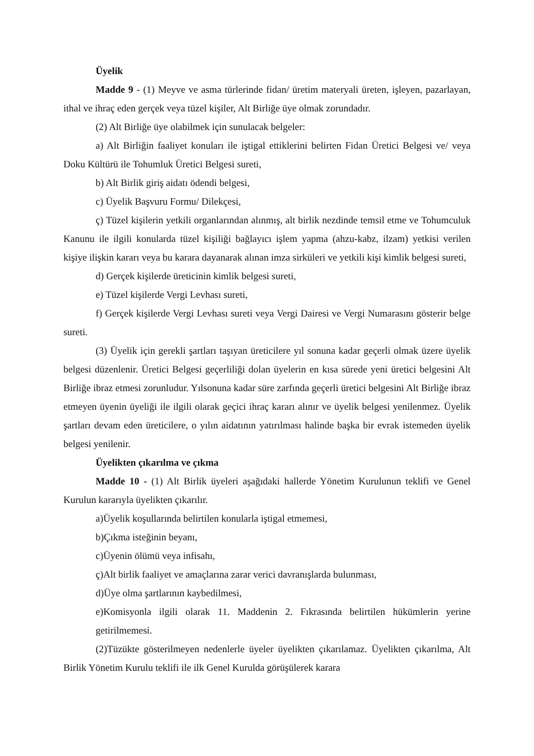Üyelik
Madde 9 - (1) Meyve ve asma türlerinde fidan/ üretim materyali üreten, işleyen, pazarlayan, ithal ve ihraç eden gerçek veya tüzel kişiler, Alt Birliğe üye olmak zorundadır.
(2) Alt Birliğe üye olabilmek için sunulacak belgeler:
a) Alt Birliğin faaliyet konuları ile iştigal ettiklerini belirten Fidan Üretici Belgesi ve/ veya Doku Kültürü ile Tohumluk Üretici Belgesi sureti,
b) Alt Birlik giriş aidatı ödendi belgesi,
c) Üyelik Başvuru Formu/ Dilekçesi,
ç) Tüzel kişilerin yetkili organlarından alınmış, alt birlik nezdinde temsil etme ve Tohumculuk Kanunu ile ilgili konularda tüzel kişiliği bağlayıcı işlem yapma (ahzu-kabz, ilzam) yetkisi verilen kişiye ilişkin kararı veya bu karara dayanarak alınan imza sirküleri ve yetkili kişi kimlik belgesi sureti,
d) Gerçek kişilerde üreticinin kimlik belgesi sureti,
e) Tüzel kişilerde Vergi Levhası sureti,
f) Gerçek kişilerde Vergi Levhası sureti veya Vergi Dairesi ve Vergi Numarasını gösterir belge sureti.
(3) Üyelik için gerekli şartları taşıyan üreticilere yıl sonuna kadar geçerli olmak üzere üyelik belgesi düzenlenir. Üretici Belgesi geçerliliği dolan üyelerin en kısa sürede yeni üretici belgesini Alt Birliğe ibraz etmesi zorunludur. Yılsonuna kadar süre zarfında geçerli üretici belgesini Alt Birliğe ibraz etmeyen üyenin üyeliği ile ilgili olarak geçici ihraç kararı alınır ve üyelik belgesi yenilenmez. Üyelik şartları devam eden üreticilere, o yılın aidatının yatırılması halinde başka bir evrak istemeden üyelik belgesi yenilenir.
Üyelikten çıkarılma ve çıkma
Madde 10 - (1) Alt Birlik üyeleri aşağıdaki hallerde Yönetim Kurulunun teklifi ve Genel Kurulun kararıyla üyelikten çıkarılır.
a)Üyelik koşullarında belirtilen konularla iştigal etmemesi,
b)Çıkma isteğinin beyanı,
c)Üyenin ölümü veya infisahı,
ç)Alt birlik faaliyet ve amaçlarına zarar verici davranışlarda bulunması,
d)Üye olma şartlarının kaybedilmesi,
e)Komisyonla ilgili olarak 11. Maddenin 2. Fıkrasında belirtilen hükümlerin yerine getirilmemesi.
(2)Tüzükte gösterilmeyen nedenlerle üyeler üyelikten çıkarılamaz. Üyelikten çıkarılma, Alt Birlik Yönetim Kurulu teklifi ile ilk Genel Kurulda görüşülerek karara